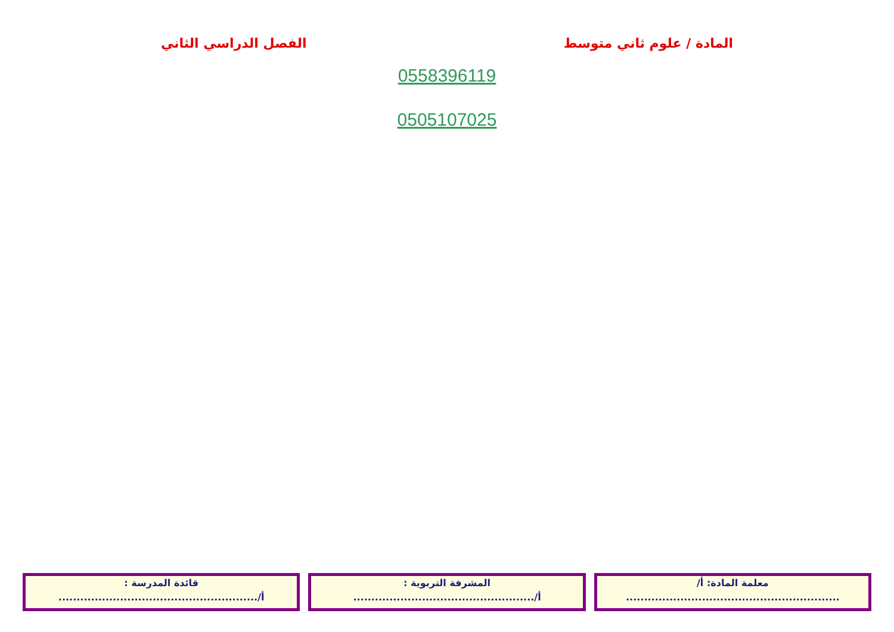المادة / علوم ثاني متوسط الفصل الدراسي الثاني
0558396119
0505107025
معلمة المادة: أ/
...........................................................
المشرفة التربوية :
أ/..................................................
قائدة المدرسة :
أ/.......................................................